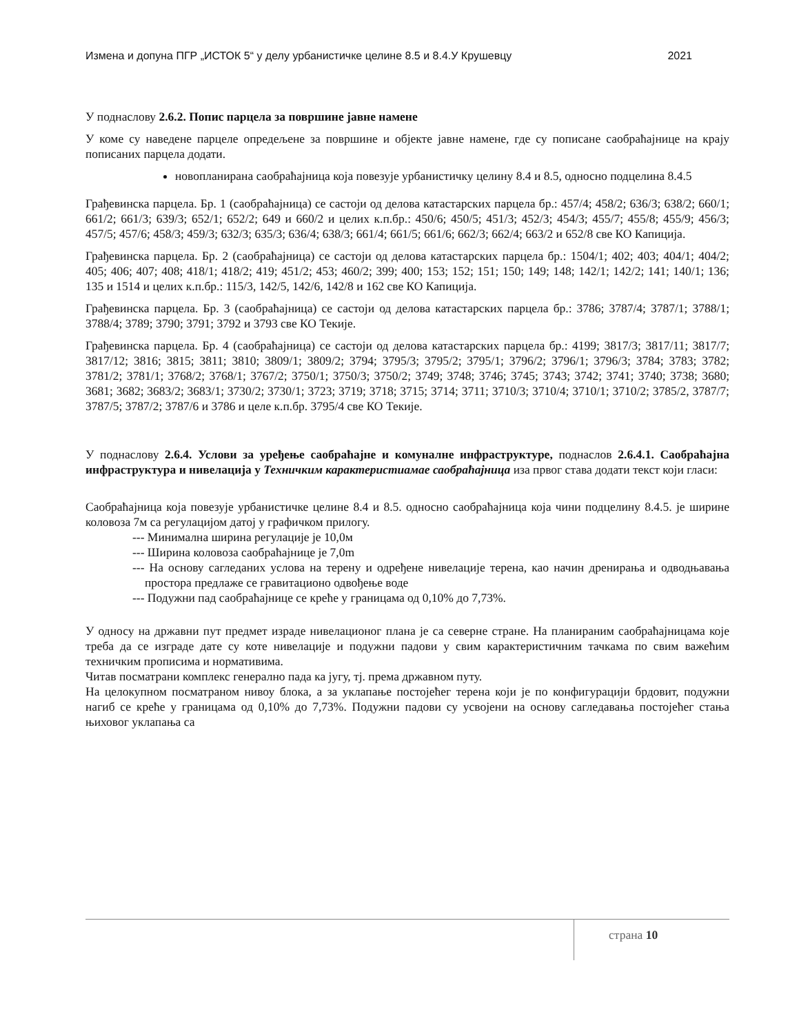Измена и допуна ПГР „ИСТОК 5“ у делу урбанистичке целине 8.5 и 8.4.У Крушевцу 2021
У поднаслову 2.6.2. Попис парцела за површине јавне намене
У коме су наведене парцеле опредељене за површине и објекте јавне намене, где су пописане саобраћајнице на крају пописаних парцела додати.
новопланирана саобраћајница која повезује урбанистичку целину 8.4 и 8.5, односно подцелина 8.4.5
Грађевинска парцела. Бр. 1 (саобраћајница) се састоји од делова катастарских парцела бр.: 457/4; 458/2; 636/3; 638/2; 660/1; 661/2; 661/3; 639/3; 652/1; 652/2; 649 и 660/2 и целих к.п.бр.: 450/6; 450/5; 451/3; 452/3; 454/3; 455/7; 455/8; 455/9; 456/3; 457/5; 457/6; 458/3; 459/3; 632/3; 635/3; 636/4; 638/3; 661/4; 661/5; 661/6; 662/3; 662/4; 663/2 и 652/8 све КО Капиција.
Грађевинска парцела. Бр. 2 (саобраћајница) се састоји од делова катастарских парцела бр.: 1504/1; 402; 403; 404/1; 404/2; 405; 406; 407; 408; 418/1; 418/2; 419; 451/2; 453; 460/2; 399; 400; 153; 152; 151; 150; 149; 148; 142/1; 142/2; 141; 140/1; 136; 135 и 1514 и целих к.п.бр.: 115/3, 142/5, 142/6, 142/8 и 162 све КО Капиција.
Грађевинска парцела. Бр. 3 (саобраћајница) се састоји од делова катастарских парцела бр.: 3786; 3787/4; 3787/1; 3788/1; 3788/4; 3789; 3790; 3791; 3792 и 3793 све КО Текије.
Грађевинска парцела. Бр. 4 (саобраћајница) се састоји од делова катастарских парцела бр.: 4199; 3817/3; 3817/11; 3817/7; 3817/12; 3816; 3815; 3811; 3810; 3809/1; 3809/2; 3794; 3795/3; 3795/2; 3795/1; 3796/2; 3796/1; 3796/3; 3784; 3783; 3782; 3781/2; 3781/1; 3768/2; 3768/1; 3767/2; 3750/1; 3750/3; 3750/2; 3749; 3748; 3746; 3745; 3743; 3742; 3741; 3740; 3738; 3680; 3681; 3682; 3683/2; 3683/1; 3730/2; 3730/1; 3723; 3719; 3718; 3715; 3714; 3711; 3710/3; 3710/4; 3710/1; 3710/2; 3785/2, 3787/7; 3787/5; 3787/2; 3787/6 и 3786 и целе к.п.бр. 3795/4 све КО Текије.
У поднаслову 2.6.4. Услови за уређење саобраћајне и комуналне инфраструктуре, поднаслов 2.6.4.1. Саобраћајна инфраструктура и нивелација у Техничким карактеристиамае саобраћајница иза првог става додати текст који гласи:
Саобраћајница која повезује урбанистичке целине 8.4 и 8.5. односно саобраћајница која чини подцелину 8.4.5. је ширине коловоза 7м са регулацијом датој у графичком прилогу.
--- Минимална ширина регулације је 10,0м
--- Ширина коловоза саобраћајнице је 7,0m
--- На основу сагледаних услова на терену и одређене нивелације терена, као начин дренирања и одводњавања простора предлаже се гравитационо одвођење воде
--- Подужни пад саобраћајнице се креће у границама од 0,10% до 7,73%.
У односу на државни пут предмет израде нивелационог плана је са северне стране. На планираним саобраћајницама које треба да се изграде дате су коте нивелације и подужни падови у свим карактеристичним тачкама по свим важећим техничким прописима и нормативима.
Читав посматрани комплекс генерално пада ка југу, тј. према државном путу.
На целокупном посматраном нивоу блока, а за уклапање постојећег терена који је по конфигурацији брдовит, подужни нагиб се креће у границама од 0,10% до 7,73%. Подужни падови су усвојени на основу сагледавања постојећег стања њиховог уклапања са
страна 10